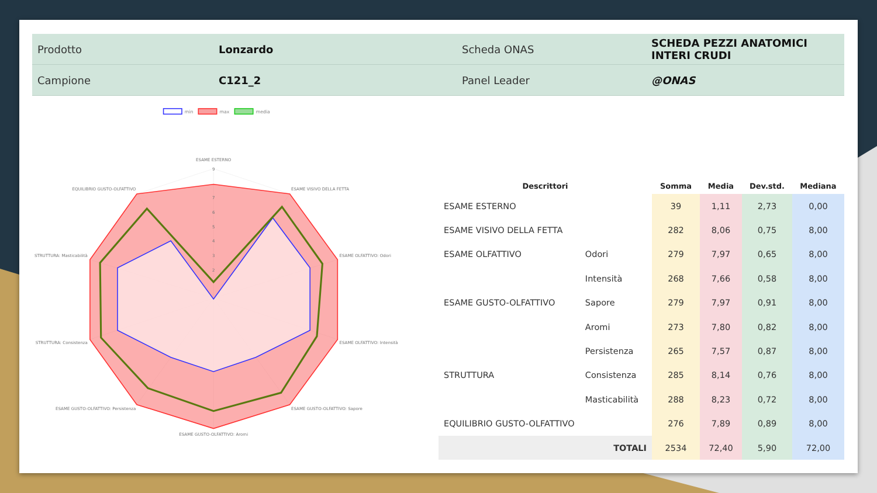| Prodotto | Lonzardo | Scheda ONAS | SCHEDA PEZZI ANATOMICI INTERI CRUDI |
| Campione | C121_2 | Panel Leader | @ONAS |
min
max
media
ESAME ESTERNO
ESAME VISIVO DELLA FETTA
ESAME OLFATTIVO: Odori
ESAME OLFATTIVO: Intensità
ESAME GUSTO-OLFATTIVO: Sapore
ESAME GUSTO-OLFATTIVO: Aromi
ESAME GUSTO-OLFATTIVO: Persistenza
STRUTTURA: Consistenza
STRUTTURA: Masticabilità
EQUILIBRIO GUSTO-OLFATTIVO
9
7
6
5
4
3
2
| Descrittori | | Somma | Media | Dev.std. | Mediana |
| --- | --- | --- | --- | --- | --- |
| ESAME ESTERNO | | 39 | 1,11 | 2,73 | 0,00 |
| ESAME VISIVO DELLA FETTA | | 282 | 8,06 | 0,75 | 8,00 |
| ESAME OLFATTIVO | Odori | 279 | 7,97 | 0,65 | 8,00 |
| | Intensità | 268 | 7,66 | 0,58 | 8,00 |
| ESAME GUSTO-OLFATTIVO | Sapore | 279 | 7,97 | 0,91 | 8,00 |
| | Aromi | 273 | 7,80 | 0,82 | 8,00 |
| | Persistenza | 265 | 7,57 | 0,87 | 8,00 |
| STRUTTURA | Consistenza | 285 | 8,14 | 0,76 | 8,00 |
| | Masticabilità | 288 | 8,23 | 0,72 | 8,00 |
| EQUILIBRIO GUSTO-OLFATTIVO | | 276 | 7,89 | 0,89 | 8,00 |
| TOTALI | | 2534 | 72,40 | 5,90 | 72,00 |